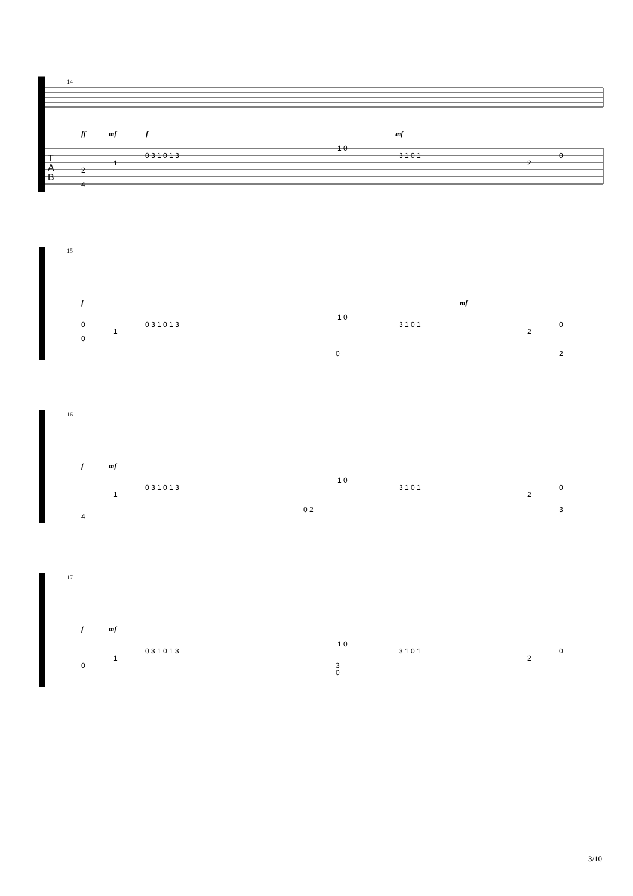14
15
16
17
T
A
B
ff
mf
f
mf
2
4
1
0 3 1 0 1 3
1 0
3 1 0 1
2
0
f
mf
0
0
1
0 3 1 0 1 3
1 0
3 1 0 1
2
0
0
2
f
mf
1
0 3 1 0 1 3
1 0
3 1 0 1
2
0
0 2
3
4
f
mf
0
1
0 3 1 0 1 3
1 0
3 1 0 1
2
0
3
0
3/10